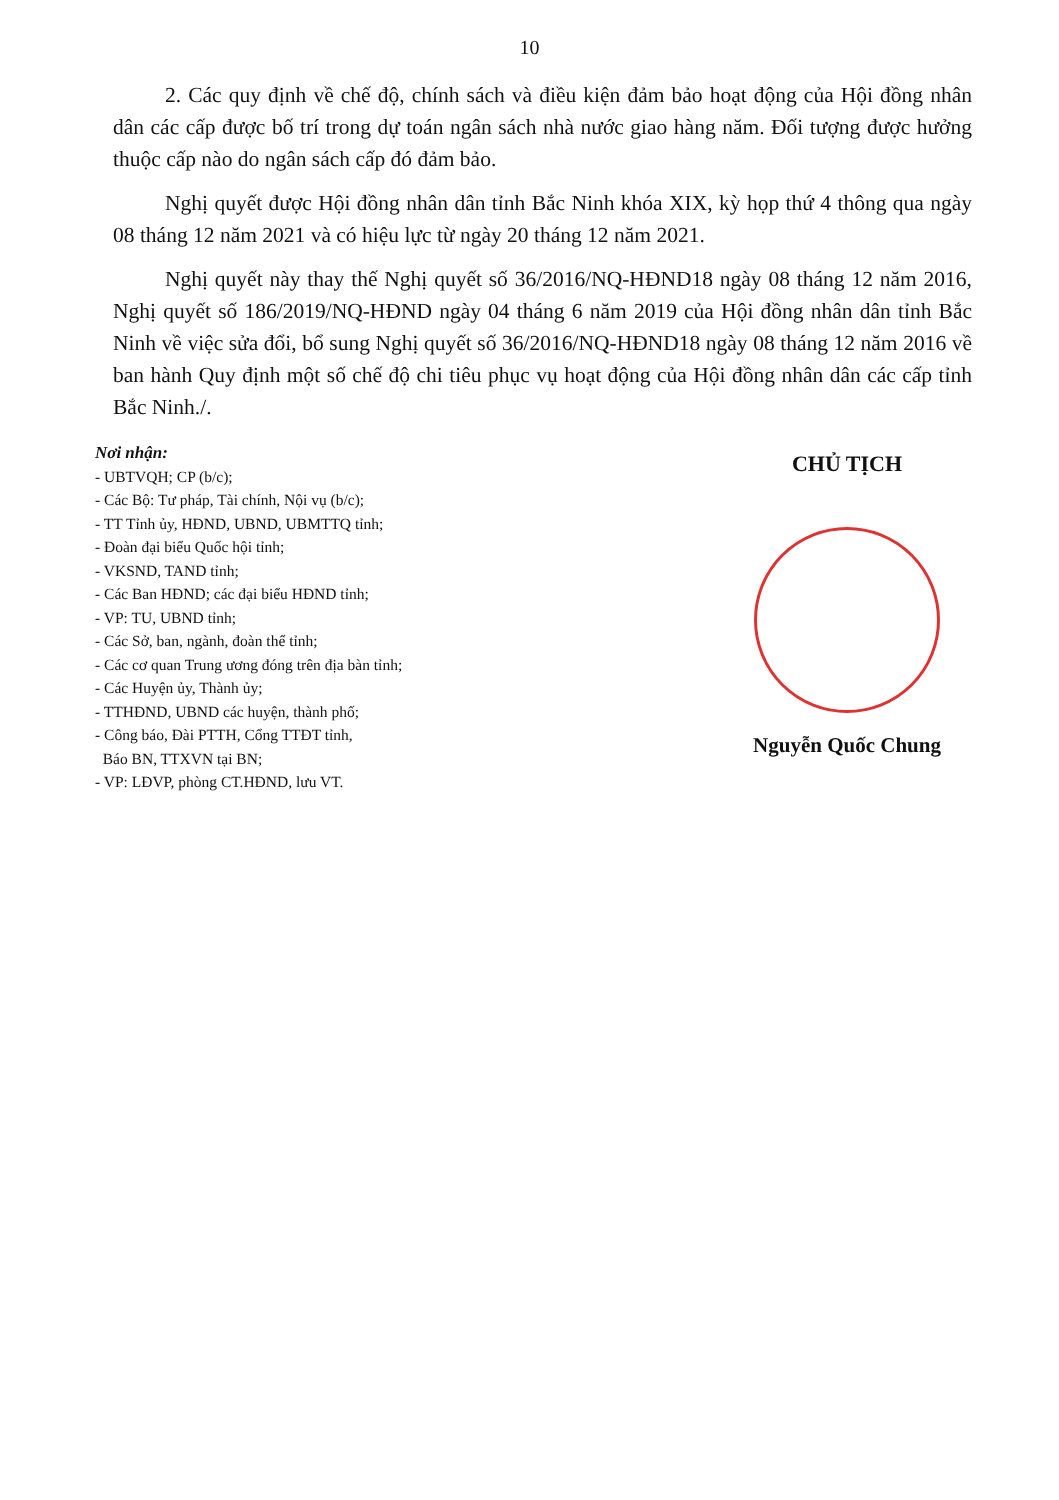10
2. Các quy định về chế độ, chính sách và điều kiện đảm bảo hoạt động của Hội đồng nhân dân các cấp được bố trí trong dự toán ngân sách nhà nước giao hàng năm. Đối tượng được hưởng thuộc cấp nào do ngân sách cấp đó đảm bảo.
Nghị quyết được Hội đồng nhân dân tỉnh Bắc Ninh khóa XIX, kỳ họp thứ 4 thông qua ngày 08 tháng 12 năm 2021 và có hiệu lực từ ngày 20 tháng 12 năm 2021.
Nghị quyết này thay thế Nghị quyết số 36/2016/NQ-HĐND18 ngày 08 tháng 12 năm 2016, Nghị quyết số 186/2019/NQ-HĐND ngày 04 tháng 6 năm 2019 của Hội đồng nhân dân tỉnh Bắc Ninh về việc sửa đổi, bổ sung Nghị quyết số 36/2016/NQ-HĐND18 ngày 08 tháng 12 năm 2016 về ban hành Quy định một số chế độ chi tiêu phục vụ hoạt động của Hội đồng nhân dân các cấp tỉnh Bắc Ninh./.
Nơi nhận:
- UBTVQH; CP (b/c);
- Các Bộ: Tư pháp, Tài chính, Nội vụ (b/c);
- TT Tỉnh ủy, HĐND, UBND, UBMTTQ tỉnh;
- Đoàn đại biểu Quốc hội tỉnh;
- VKSND, TAND tỉnh;
- Các Ban HĐND; các đại biểu HĐND tỉnh;
- VP: TU, UBND tỉnh;
- Các Sở, ban, ngành, đoàn thể tỉnh;
- Các cơ quan Trung ương đóng trên địa bàn tỉnh;
- Các Huyện ủy, Thành ủy;
- TTHĐND, UBND các huyện, thành phố;
- Công báo, Đài PTTH, Cổng TTĐT tỉnh,
Báo BN, TTXVN tại BN;
- VP: LĐVP, phòng CT.HĐND, lưu VT.
CHỦ TỊCH
Nguyễn Quốc Chung